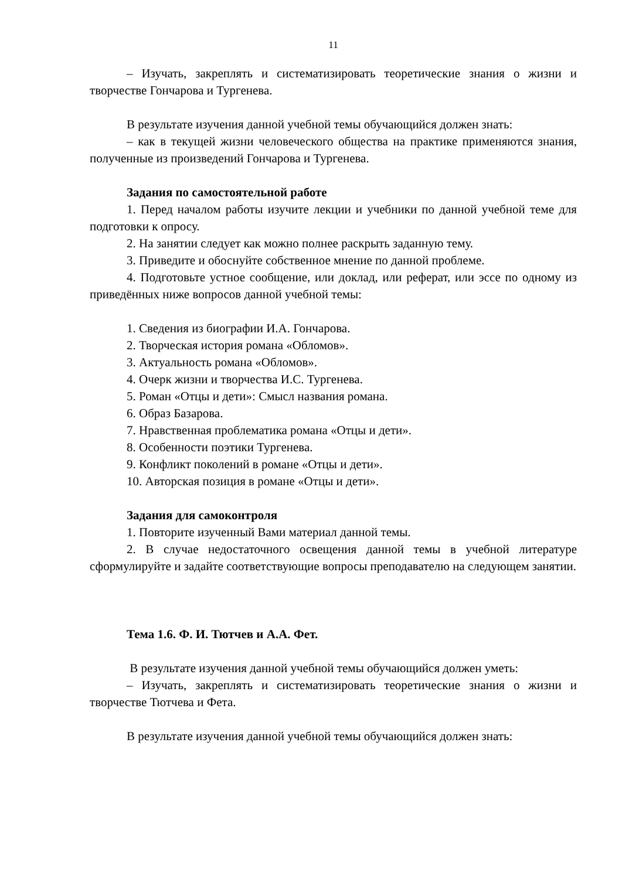11
– Изучать, закреплять и систематизировать теоретические знания о жизни и творчестве Гончарова и Тургенева.
В результате изучения данной учебной темы обучающийся должен знать:
– как в текущей жизни человеческого общества на практике применяются знания, полученные из произведений Гончарова и Тургенева.
Задания по самостоятельной работе
1. Перед началом работы изучите лекции и учебники по данной учебной теме для подготовки к опросу.
2. На занятии следует как можно полнее раскрыть заданную тему.
3. Приведите и обоснуйте собственное мнение по данной проблеме.
4. Подготовьте устное сообщение, или доклад, или реферат, или эссе по одному из приведённых ниже вопросов данной учебной темы:
1. Сведения из биографии И.А. Гончарова.
2. Творческая история романа «Обломов».
3. Актуальность романа «Обломов».
4. Очерк жизни и творчества И.С. Тургенева.
5. Роман «Отцы и дети»: Смысл названия романа.
6. Образ Базарова.
7. Нравственная проблематика романа «Отцы и дети».
8. Особенности поэтики Тургенева.
9. Конфликт поколений в романе «Отцы и дети».
10. Авторская позиция в романе «Отцы и дети».
Задания для самоконтроля
1. Повторите изученный Вами материал данной темы.
2. В случае недостаточного освещения данной темы в учебной литературе сформулируйте и задайте соответствующие вопросы преподавателю на следующем занятии.
Тема 1.6. Ф. И. Тютчев и А.А. Фет.
В результате изучения данной учебной темы обучающийся должен уметь:
– Изучать, закреплять и систематизировать теоретические знания о жизни и творчестве Тютчева и Фета.
В результате изучения данной учебной темы обучающийся должен знать: